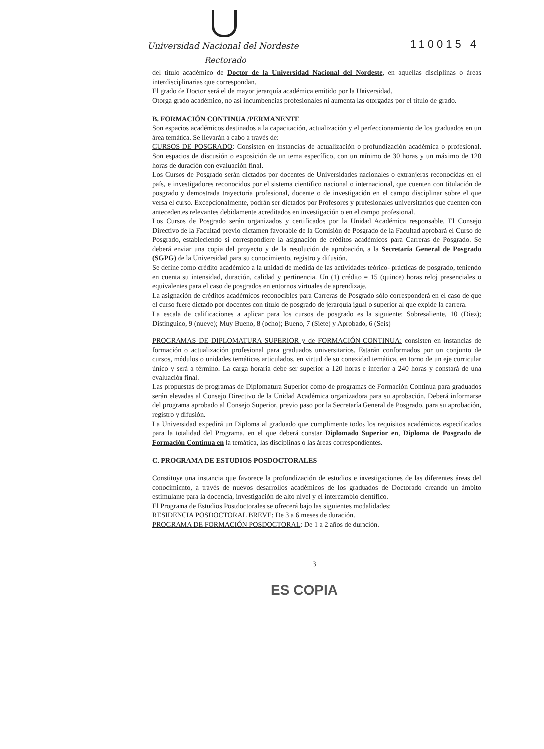Universidad Nacional del Nordeste
Rectorado
110015 4
del título académico de Doctor de la Universidad Nacional del Nordeste, en aquellas disciplinas o áreas interdisciplinarias que correspondan.
El grado de Doctor será el de mayor jerarquía académica emitido por la Universidad.
Otorga grado académico, no así incumbencias profesionales ni aumenta las otorgadas por el título de grado.
B. FORMACIÓN CONTINUA /PERMANENTE
Son espacios académicos destinados a la capacitación, actualización y el perfeccionamiento de los graduados en un área temática. Se llevarán a cabo a través de:
CURSOS DE POSGRADO: Consisten en instancias de actualización o profundización académica o profesional. Son espacios de discusión o exposición de un tema específico, con un mínimo de 30 horas y un máximo de 120 horas de duración con evaluación final.
Los Cursos de Posgrado serán dictados por docentes de Universidades nacionales o extranjeras reconocidas en el país, e investigadores reconocidos por el sistema científico nacional o internacional, que cuenten con titulación de posgrado y demostrada trayectoria profesional, docente o de investigación en el campo disciplinar sobre el que versa el curso. Excepcionalmente, podrán ser dictados por Profesores y profesionales universitarios que cuenten con antecedentes relevantes debidamente acreditados en investigación o en el campo profesional.
Los Cursos de Posgrado serán organizados y certificados por la Unidad Académica responsable. El Consejo Directivo de la Facultad previo dictamen favorable de la Comisión de Posgrado de la Facultad aprobará el Curso de Posgrado, estableciendo si correspondiere la asignación de créditos académicos para Carreras de Posgrado. Se deberá enviar una copia del proyecto y de la resolución de aprobación, a la Secretaría General de Posgrado (SGPG) de la Universidad para su conocimiento, registro y difusión.
Se define como crédito académico a la unidad de medida de las actividades teórico- prácticas de posgrado, teniendo en cuenta su intensidad, duración, calidad y pertinencia. Un (1) crédito = 15 (quince) horas reloj presenciales o equivalentes para el caso de posgrados en entornos virtuales de aprendizaje.
La asignación de créditos académicos reconocibles para Carreras de Posgrado sólo corresponderá en el caso de que el curso fuere dictado por docentes con título de posgrado de jerarquía igual o superior al que expide la carrera.
La escala de calificaciones a aplicar para los cursos de posgrado es la siguiente: Sobresaliente, 10 (Diez); Distinguido, 9 (nueve); Muy Bueno, 8 (ocho); Bueno, 7 (Siete) y Aprobado, 6 (Seis)
PROGRAMAS DE DIPLOMATURA SUPERIOR y de FORMACIÓN CONTINUA: consisten en instancias de formación o actualización profesional para graduados universitarios. Estarán conformados por un conjunto de cursos, módulos o unidades temáticas articulados, en virtud de su conexidad temática, en torno de un eje curricular único y será a término. La carga horaria debe ser superior a 120 horas e inferior a 240 horas y constará de una evaluación final.
Las propuestas de programas de Diplomatura Superior como de programas de Formación Continua para graduados serán elevadas al Consejo Directivo de la Unidad Académica organizadora para su aprobación. Deberá informarse del programa aprobado al Consejo Superior, previo paso por la Secretaría General de Posgrado, para su aprobación, registro y difusión.
La Universidad expedirá un Diploma al graduado que cumplimente todos los requisitos académicos especificados para la totalidad del Programa, en el que deberá constar Diplomado Superior en, Diploma de Posgrado de Formación Continua en la temática, las disciplinas o las áreas correspondientes.
C. PROGRAMA DE ESTUDIOS POSDOCTORALES
Constituye una instancia que favorece la profundización de estudios e investigaciones de las diferentes áreas del conocimiento, a través de nuevos desarrollos académicos de los graduados de Doctorado creando un ámbito estimulante para la docencia, investigación de alto nivel y el intercambio científico.
El Programa de Estudios Postdoctorales se ofrecerá bajo las siguientes modalidades:
RESIDENCIA POSDOCTORAL BREVE: De 3 a 6 meses de duración.
PROGRAMA DE FORMACIÓN POSDOCTORAL: De 1 a 2 años de duración.
3
ES COPIA